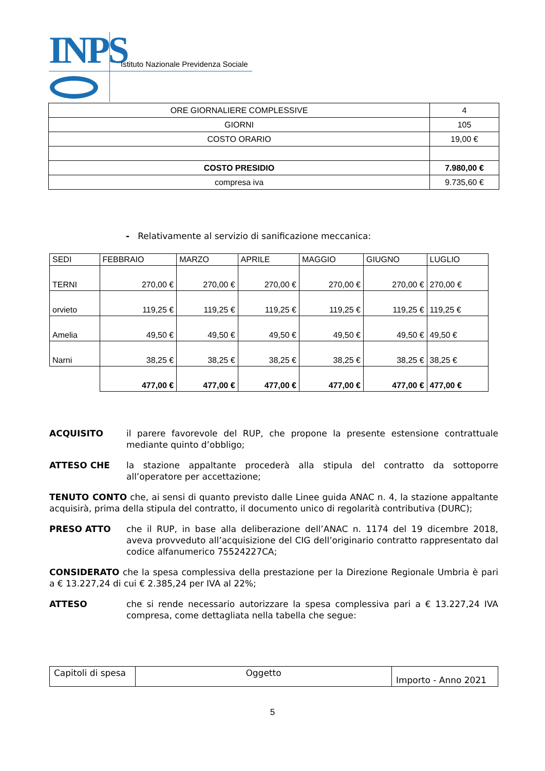INPS
Istituto Nazionale Previdenza Sociale
| ORE GIORNALIERE COMPLESSIVE | 4 |
| GIORNI | 105 |
| COSTO ORARIO | 19,00 € |
| COSTO PRESIDIO | 7.980,00 € |
| compresa iva | 9.735,60 € |
- Relativamente al servizio di sanificazione meccanica:
| SEDI | FEBBRAIO | MARZO | APRILE | MAGGIO | GIUGNO | LUGLIO |
| --- | --- | --- | --- | --- | --- | --- |
| TERNI | 270,00 € | 270,00 € | 270,00 € | 270,00 € | 270,00 € | 270,00 € |
| orvieto | 119,25 € | 119,25 € | 119,25 € | 119,25 € | 119,25 € | 119,25 € |
| Amelia | 49,50 € | 49,50 € | 49,50 € | 49,50 € | 49,50 € | 49,50 € |
| Narni | 38,25 € | 38,25 € | 38,25 € | 38,25 € | 38,25 € | 38,25 € |
| | 477,00 € | 477,00 € | 477,00 € | 477,00 € | 477,00 € | 477,00 € |
ACQUISITO il parere favorevole del RUP, che propone la presente estensione contrattuale mediante quinto d’obbligo;
ATTESO CHE la stazione appaltante procederà alla stipula del contratto da sottoporre all’operatore per accettazione;
TENUTO CONTO che, ai sensi di quanto previsto dalle Linee guida ANAC n. 4, la stazione appaltante acquisirà, prima della stipula del contratto, il documento unico di regolarità contributiva (DURC);
PRESO ATTO che il RUP, in base alla deliberazione dell’ANAC n. 1174 del 19 dicembre 2018, aveva provveduto all’acquisizione del CIG dell’originario contratto rappresentato dal codice alfanumerico 75524227CA;
CONSIDERATO che la spesa complessiva della prestazione per la Direzione Regionale Umbria è pari a € 13.227,24 di cui € 2.385,24 per IVA al 22%;
ATTESO che si rende necessario autorizzare la spesa complessiva pari a € 13.227,24 IVA compresa, come dettagliata nella tabella che segue:
| Capitoli di spesa | Oggetto | Importo - Anno 2021 |
5